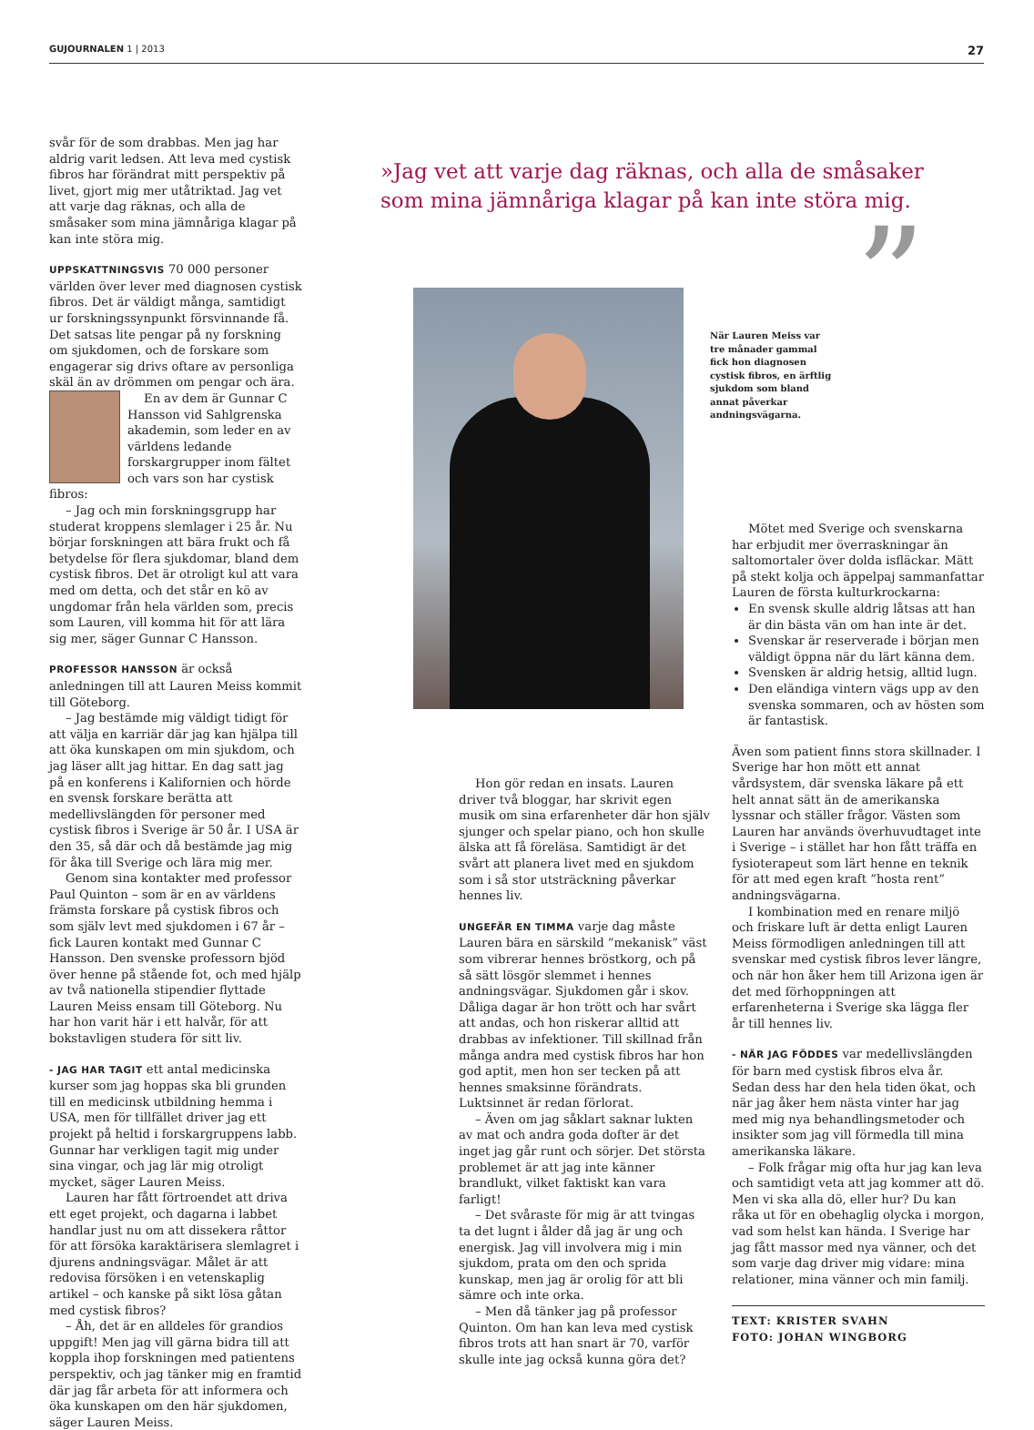GUJOURNALEN 1 | 2013 27
svår för de som drabbas. Men jag har aldrig varit ledsen. Att leva med cystisk fibros har förändrat mitt perspektiv på livet, gjort mig mer utåtriktad. Jag vet att varje dag räknas, och alla de småsaker som mina jämnåriga klagar på kan inte störa mig.
UPPSKATTNINGSVIS 70 000 personer världen över lever med diagnosen cystisk fibros. Det är väldigt många, samtidigt ur forskningssynpunkt försvinnande få. Det satsas lite pengar på ny forskning om sjukdomen, och de forskare som engagerar sig drivs oftare av personliga skäl än av drömmen om pengar och ära.
En av dem är Gunnar C Hansson vid Sahlgrenska akademin, som leder en av världens ledande forskargrupper inom fältet och vars son har cystisk fibros:
– Jag och min forskningsgrupp har studerat kroppens slemlager i 25 år. Nu börjar forskningen att bära frukt och få betydelse för flera sjukdomar, bland dem cystisk fibros. Det är otroligt kul att vara med om detta, och det står en kö av ungdomar från hela världen som, precis som Lauren, vill komma hit för att lära sig mer, säger Gunnar C Hansson.
PROFESSOR HANSSON är också anledningen till att Lauren Meiss kommit till Göteborg.
– Jag bestämde mig väldigt tidigt för att välja en karriär där jag kan hjälpa till att öka kunskapen om min sjukdom, och jag läser allt jag hittar. En dag satt jag på en konferens i Kalifornien och hörde en svensk forskare berätta att medellivslängden för personer med cystisk fibros i Sverige är 50 år. I USA är den 35, så där och då bestämde jag mig för åka till Sverige och lära mig mer.
Genom sina kontakter med professor Paul Quinton – som är en av världens främsta forskare på cystisk fibros och som själv levt med sjukdomen i 67 år – fick Lauren kontakt med Gunnar C Hansson. Den svenske professorn bjöd över henne på stående fot, och med hjälp av två nationella stipendier flyttade Lauren Meiss ensam till Göteborg. Nu har hon varit här i ett halvår, för att bokstavligen studera för sitt liv.
- JAG HAR TAGIT ett antal medicinska kurser som jag hoppas ska bli grunden till en medicinsk utbildning hemma i USA, men för tillfället driver jag ett projekt på heltid i forskargruppens labb. Gunnar har verkligen tagit mig under sina vingar, och jag lär mig otroligt mycket, säger Lauren Meiss.
Lauren har fått förtroendet att driva ett eget projekt, och dagarna i labbet handlar just nu om att dissekera råttor för att försöka karaktärisera slemlagret i djurens andningsvägar. Målet är att redovisa försöken i en vetenskaplig artikel – och kanske på sikt lösa gåtan med cystisk fibros?
– Åh, det är en alldeles för grandios uppgift! Men jag vill gärna bidra till att koppla ihop forskningen med patientens perspektiv, och jag tänker mig en framtid där jag får arbeta för att informera och öka kunskapen om den här sjukdomen, säger Lauren Meiss.
»Jag vet att varje dag räknas, och alla de småsaker som mina jämnåriga klagar på kan inte störa mig.
”
När Lauren Meiss var tre månader gammal fick hon diagnosen cystisk fibros, en ärftlig sjukdom som bland annat påverkar andningsvägarna.
Hon gör redan en insats. Lauren driver två bloggar, har skrivit egen musik om sina erfarenheter där hon själv sjunger och spelar piano, och hon skulle älska att få föreläsa. Samtidigt är det svårt att planera livet med en sjukdom som i så stor utsträckning påverkar hennes liv.
UNGEFÄR EN TIMMA varje dag måste Lauren bära en särskild ”mekanisk” väst som vibrerar hennes bröstkorg, och på så sätt lösgör slemmet i hennes andningsvägar. Sjukdomen går i skov. Dåliga dagar är hon trött och har svårt att andas, och hon riskerar alltid att drabbas av infektioner. Till skillnad från många andra med cystisk fibros har hon god aptit, men hon ser tecken på att hennes smaksinne förändrats. Luktsinnet är redan förlorat.
– Även om jag såklart saknar lukten av mat och andra goda dofter är det inget jag går runt och sörjer. Det största problemet är att jag inte känner brandlukt, vilket faktiskt kan vara farligt!
– Det svåraste för mig är att tvingas ta det lugnt i ålder då jag är ung och energisk. Jag vill involvera mig i min sjukdom, prata om den och sprida kunskap, men jag är orolig för att bli sämre och inte orka.
– Men då tänker jag på professor Quinton. Om han kan leva med cystisk fibros trots att han snart är 70, varför skulle inte jag också kunna göra det?
Mötet med Sverige och svenskarna har erbjudit mer överraskningar än saltomortaler över dolda isfläckar. Mätt på stekt kolja och äppelpaj sammanfattar Lauren de första kulturkrockarna:
En svensk skulle aldrig låtsas att han är din bästa vän om han inte är det.
Svenskar är reserverade i början men väldigt öppna när du lärt känna dem.
Svensken är aldrig hetsig, alltid lugn.
Den eländiga vintern vägs upp av den svenska sommaren, och av hösten som är fantastisk.
Även som patient finns stora skillnader. I Sverige har hon mött ett annat vårdsystem, där svenska läkare på ett helt annat sätt än de amerikanska lyssnar och ställer frågor. Västen som Lauren har används överhuvudtaget inte i Sverige – i stället har hon fått träffa en fysioterapeut som lärt henne en teknik för att med egen kraft ”hosta rent” andningsvägarna.
I kombination med en renare miljö och friskare luft är detta enligt Lauren Meiss förmodligen anledningen till att svenskar med cystisk fibros lever längre, och när hon åker hem till Arizona igen är det med förhoppningen att erfarenheterna i Sverige ska lägga fler år till hennes liv.
- NÄR JAG FÖDDES var medellivslängden för barn med cystisk fibros elva år. Sedan dess har den hela tiden ökat, och när jag åker hem nästa vinter har jag med mig nya behandlingsmetoder och insikter som jag vill förmedla till mina amerikanska läkare.
– Folk frågar mig ofta hur jag kan leva och samtidigt veta att jag kommer att dö. Men vi ska alla dö, eller hur? Du kan råka ut för en obehaglig olycka i morgon, vad som helst kan hända. I Sverige har jag fått massor med nya vänner, och det som varje dag driver mig vidare: mina relationer, mina vänner och min familj.
TEXT: KRISTER SVAHN
FOTO: JOHAN WINGBORG